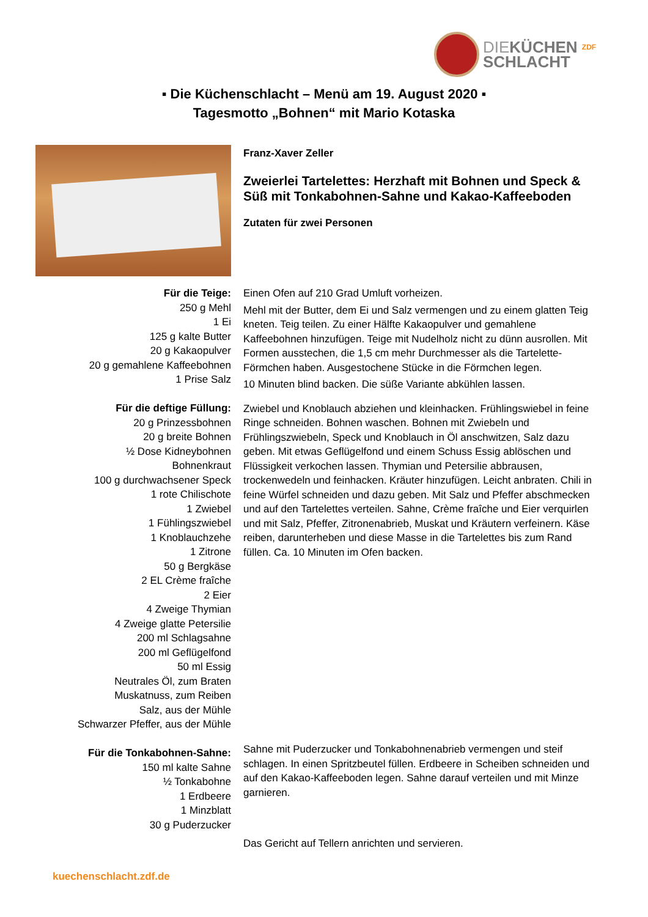DIEKÜCHEN <sup>ZDF</sup>
SCHLACHT
▪ Die Küchenschlacht – Menü am 19. August 2020 ▪
Tagesmotto „Bohnen“ mit Mario Kotaska
Franz-Xaver Zeller
Zweierlei Tartelettes: Herzhaft mit Bohnen und Speck & Süß mit Tonkabohnen-Sahne und Kakao-Kaffeeboden
Zutaten für zwei Personen
Für die Teige:
250 g Mehl
1 Ei
125 g kalte Butter
20 g Kakaopulver
20 g gemahlene Kaffeebohnen
1 Prise Salz
Für die deftige Füllung:
20 g Prinzessbohnen
20 g breite Bohnen
½ Dose Kidneybohnen
Bohnenkraut
100 g durchwachsener Speck
1 rote Chilischote
1 Zwiebel
1 Fühlingszwiebel
1 Knoblauchzehe
1 Zitrone
50 g Bergkäse
2 EL Crème fraîche
2 Eier
4 Zweige Thymian
4 Zweige glatte Petersilie
200 ml Schlagsahne
200 ml Geflügelfond
50 ml Essig
Neutrales Öl, zum Braten
Muskatnuss, zum Reiben
Salz, aus der Mühle
Schwarzer Pfeffer, aus der Mühle
Für die Tonkabohnen-Sahne:
150 ml kalte Sahne
½ Tonkabohne
1 Erdbeere
1 Minzblatt
30 g Puderzucker
Einen Ofen auf 210 Grad Umluft vorheizen.
Mehl mit der Butter, dem Ei und Salz vermengen und zu einem glatten Teig kneten. Teig teilen. Zu einer Hälfte Kakaopulver und gemahlene Kaffeebohnen hinzufügen. Teige mit Nudelholz nicht zu dünn ausrollen. Mit Formen ausstechen, die 1,5 cm mehr Durchmesser als die Tartelette-Förmchen haben. Ausgestochene Stücke in die Förmchen legen.
10 Minuten blind backen. Die süße Variante abkühlen lassen.
Zwiebel und Knoblauch abziehen und kleinhacken. Frühlingswiebel in feine Ringe schneiden. Bohnen waschen. Bohnen mit Zwiebeln und Frühlingszwiebeln, Speck und Knoblauch in Öl anschwitzen, Salz dazu geben. Mit etwas Geflügelfond und einem Schuss Essig ablöschen und Flüssigkeit verkochen lassen. Thymian und Petersilie abbrausen, trockenwedeln und feinhacken. Kräuter hinzufügen. Leicht anbraten. Chili in feine Würfel schneiden und dazu geben. Mit Salz und Pfeffer abschmecken und auf den Tartelettes verteilen. Sahne, Crème fraîche und Eier verquirlen und mit Salz, Pfeffer, Zitronenabrieb, Muskat und Kräutern verfeinern. Käse reiben, darunterheben und diese Masse in die Tartelettes bis zum Rand füllen. Ca. 10 Minuten im Ofen backen.
Sahne mit Puderzucker und Tonkabohnenabrieb vermengen und steif schlagen. In einen Spritzbeutel füllen. Erdbeere in Scheiben schneiden und auf den Kakao-Kaffeeboden legen. Sahne darauf verteilen und mit Minze garnieren.
Das Gericht auf Tellern anrichten und servieren.
kuechenschlacht.zdf.de